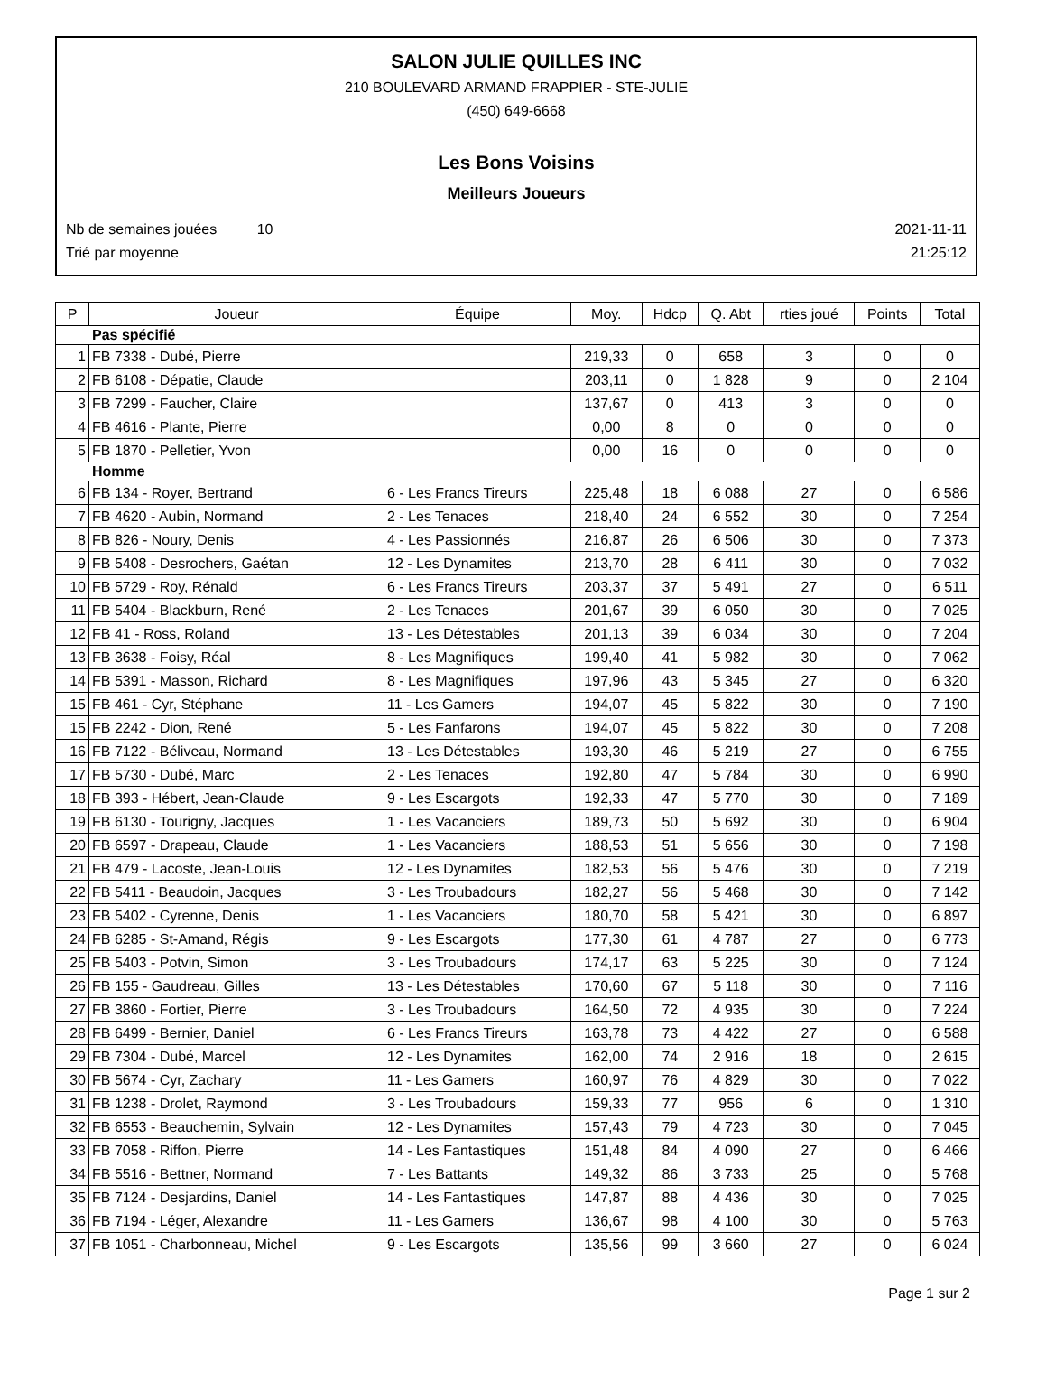SALON JULIE QUILLES INC
210 BOULEVARD ARMAND FRAPPIER - STE-JULIE
(450) 649-6668
Les Bons Voisins
Meilleurs Joueurs
Nb de semaines jouées 10 2021-11-11
Trié par moyenne 21:25:12
| P | Joueur | Équipe | Moy. | Hdcp | Q. Abt | rties joué | Points | Total |
| --- | --- | --- | --- | --- | --- | --- | --- | --- |
| Pas spécifié | | | | | | | | |
| 1 | FB 7338 - Dubé, Pierre | | 219,33 | 0 | 658 | 3 | 0 | 0 |
| 2 | FB 6108 - Dépatie, Claude | | 203,11 | 0 | 1 828 | 9 | 0 | 2 104 |
| 3 | FB 7299 - Faucher, Claire | | 137,67 | 0 | 413 | 3 | 0 | 0 |
| 4 | FB 4616 - Plante, Pierre | | 0,00 | 8 | 0 | 0 | 0 | 0 |
| 5 | FB 1870 - Pelletier, Yvon | | 0,00 | 16 | 0 | 0 | 0 | 0 |
| Homme | | | | | | | | |
| 6 | FB 134 - Royer, Bertrand | 6 - Les Francs Tireurs | 225,48 | 18 | 6 088 | 27 | 0 | 6 586 |
| 7 | FB 4620 - Aubin, Normand | 2 - Les Tenaces | 218,40 | 24 | 6 552 | 30 | 0 | 7 254 |
| 8 | FB 826 - Noury, Denis | 4 - Les Passionnés | 216,87 | 26 | 6 506 | 30 | 0 | 7 373 |
| 9 | FB 5408 - Desrochers, Gaétan | 12 - Les Dynamites | 213,70 | 28 | 6 411 | 30 | 0 | 7 032 |
| 10 | FB 5729 - Roy, Rénald | 6 - Les Francs Tireurs | 203,37 | 37 | 5 491 | 27 | 0 | 6 511 |
| 11 | FB 5404 - Blackburn, René | 2 - Les Tenaces | 201,67 | 39 | 6 050 | 30 | 0 | 7 025 |
| 12 | FB 41 - Ross, Roland | 13 - Les Détestables | 201,13 | 39 | 6 034 | 30 | 0 | 7 204 |
| 13 | FB 3638 - Foisy, Réal | 8 - Les Magnifiques | 199,40 | 41 | 5 982 | 30 | 0 | 7 062 |
| 14 | FB 5391 - Masson, Richard | 8 - Les Magnifiques | 197,96 | 43 | 5 345 | 27 | 0 | 6 320 |
| 15 | FB 461 - Cyr, Stéphane | 11 - Les Gamers | 194,07 | 45 | 5 822 | 30 | 0 | 7 190 |
| 15 | FB 2242 - Dion, René | 5 - Les Fanfarons | 194,07 | 45 | 5 822 | 30 | 0 | 7 208 |
| 16 | FB 7122 - Béliveau, Normand | 13 - Les Détestables | 193,30 | 46 | 5 219 | 27 | 0 | 6 755 |
| 17 | FB 5730 - Dubé, Marc | 2 - Les Tenaces | 192,80 | 47 | 5 784 | 30 | 0 | 6 990 |
| 18 | FB 393 - Hébert, Jean-Claude | 9 - Les Escargots | 192,33 | 47 | 5 770 | 30 | 0 | 7 189 |
| 19 | FB 6130 - Tourigny, Jacques | 1 - Les Vacanciers | 189,73 | 50 | 5 692 | 30 | 0 | 6 904 |
| 20 | FB 6597 - Drapeau, Claude | 1 - Les Vacanciers | 188,53 | 51 | 5 656 | 30 | 0 | 7 198 |
| 21 | FB 479 - Lacoste, Jean-Louis | 12 - Les Dynamites | 182,53 | 56 | 5 476 | 30 | 0 | 7 219 |
| 22 | FB 5411 - Beaudoin, Jacques | 3 - Les Troubadours | 182,27 | 56 | 5 468 | 30 | 0 | 7 142 |
| 23 | FB 5402 - Cyrenne, Denis | 1 - Les Vacanciers | 180,70 | 58 | 5 421 | 30 | 0 | 6 897 |
| 24 | FB 6285 - St-Amand, Régis | 9 - Les Escargots | 177,30 | 61 | 4 787 | 27 | 0 | 6 773 |
| 25 | FB 5403 - Potvin, Simon | 3 - Les Troubadours | 174,17 | 63 | 5 225 | 30 | 0 | 7 124 |
| 26 | FB 155 - Gaudreau, Gilles | 13 - Les Détestables | 170,60 | 67 | 5 118 | 30 | 0 | 7 116 |
| 27 | FB 3860 - Fortier, Pierre | 3 - Les Troubadours | 164,50 | 72 | 4 935 | 30 | 0 | 7 224 |
| 28 | FB 6499 - Bernier, Daniel | 6 - Les Francs Tireurs | 163,78 | 73 | 4 422 | 27 | 0 | 6 588 |
| 29 | FB 7304 - Dubé, Marcel | 12 - Les Dynamites | 162,00 | 74 | 2 916 | 18 | 0 | 2 615 |
| 30 | FB 5674 - Cyr, Zachary | 11 - Les Gamers | 160,97 | 76 | 4 829 | 30 | 0 | 7 022 |
| 31 | FB 1238 - Drolet, Raymond | 3 - Les Troubadours | 159,33 | 77 | 956 | 6 | 0 | 1 310 |
| 32 | FB 6553 - Beauchemin, Sylvain | 12 - Les Dynamites | 157,43 | 79 | 4 723 | 30 | 0 | 7 045 |
| 33 | FB 7058 - Riffon, Pierre | 14 - Les Fantastiques | 151,48 | 84 | 4 090 | 27 | 0 | 6 466 |
| 34 | FB 5516 - Bettner, Normand | 7 - Les Battants | 149,32 | 86 | 3 733 | 25 | 0 | 5 768 |
| 35 | FB 7124 - Desjardins, Daniel | 14 - Les Fantastiques | 147,87 | 88 | 4 436 | 30 | 0 | 7 025 |
| 36 | FB 7194 - Léger, Alexandre | 11 - Les Gamers | 136,67 | 98 | 4 100 | 30 | 0 | 5 763 |
| 37 | FB 1051 - Charbonneau, Michel | 9 - Les Escargots | 135,56 | 99 | 3 660 | 27 | 0 | 6 024 |
Page 1 sur 2